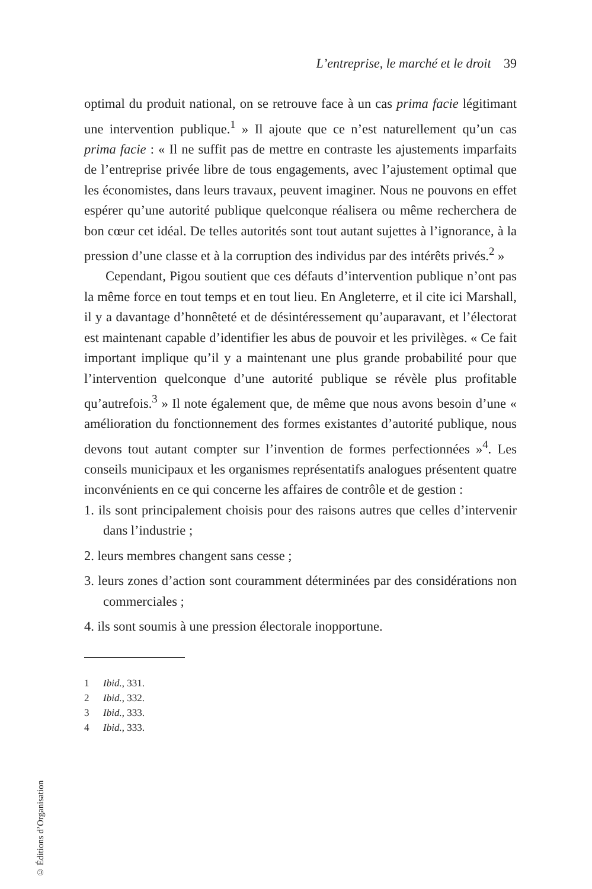L’entreprise, le marché et le droit 39
optimal du produit national, on se retrouve face à un cas prima facie légitimant une intervention publique.<sup>1</sup> » Il ajoute que ce n’est naturellement qu’un cas prima facie : « Il ne suffit pas de mettre en contraste les ajustements imparfaits de l’entreprise privée libre de tous engagements, avec l’ajustement optimal que les économistes, dans leurs travaux, peuvent imaginer. Nous ne pouvons en effet espérer qu’une autorité publique quelconque réalisera ou même recherchera de bon cœur cet idéal. De telles autorités sont tout autant sujettes à l’ignorance, à la pression d’une classe et à la corruption des individus par des intérêts privés.<sup>2</sup> »
Cependant, Pigou soutient que ces défauts d’intervention publique n’ont pas la même force en tout temps et en tout lieu. En Angleterre, et il cite ici Marshall, il y a davantage d’honnêteté et de désintéressement qu’auparavant, et l’électorat est maintenant capable d’identifier les abus de pouvoir et les privilèges. « Ce fait important implique qu’il y a maintenant une plus grande probabilité pour que l’intervention quelconque d’une autorité publique se révèle plus profitable qu’autrefois.<sup>3</sup> » Il note également que, de même que nous avons besoin d’une « amélioration du fonctionnement des formes existantes d’autorité publique, nous devons tout autant compter sur l’invention de formes perfectionnées »<sup>4</sup>. Les conseils municipaux et les organismes représentatifs analogues présentent quatre inconvénients en ce qui concerne les affaires de contrôle et de gestion :
1. ils sont principalement choisis pour des raisons autres que celles d’intervenir dans l’industrie ;
2. leurs membres changent sans cesse ;
3. leurs zones d’action sont couramment déterminées par des considérations non commerciales ;
4. ils sont soumis à une pression électorale inopportune.
1 Ibid., 331.
2 Ibid., 332.
3 Ibid., 333.
4 Ibid., 333.
© Éditions d’Organisation